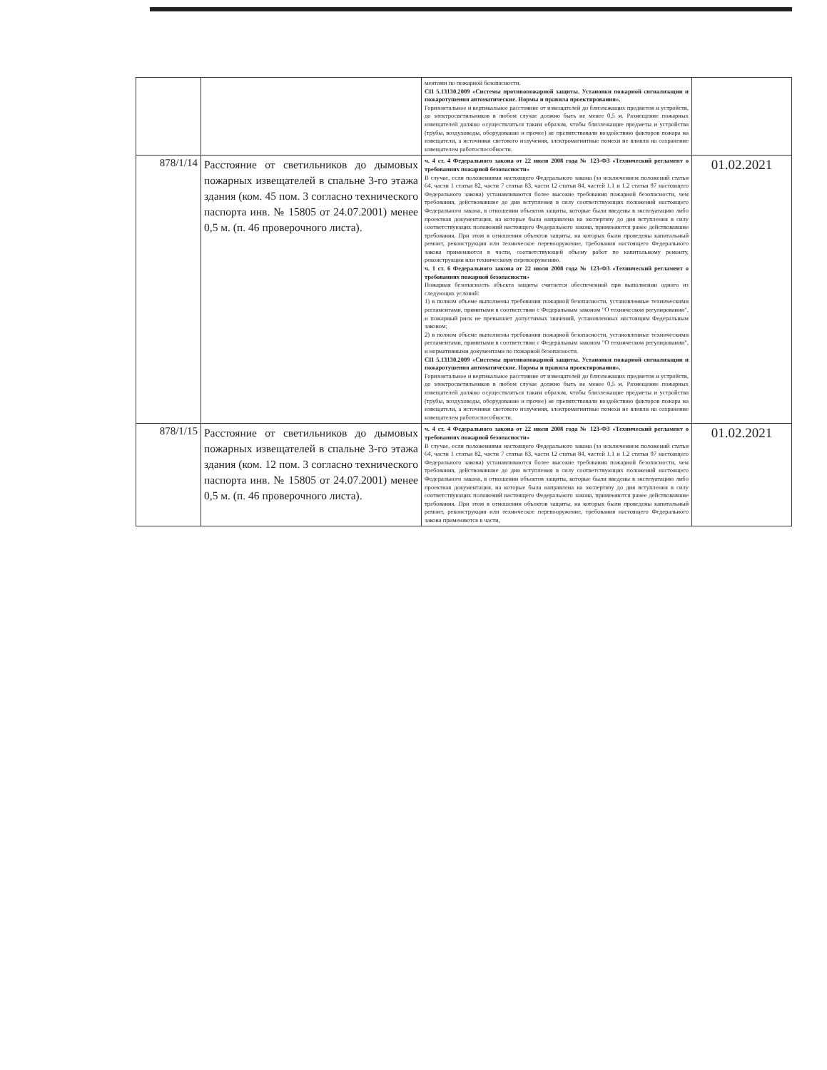| | | ментами по пожарной безопасности. СП 5.13130.2009 «Системы противопожарной защиты. Установки пожарной сигнализации и пожаротушения автоматические. Нормы и правила проектирования». Горизонтальное и вертикальное расстояние от извещателей до близлежащих предметов и устройств, до электросветильников в любом случае должно быть не менее 0,5 м. Размещение пожарных извещателей должно осуществляться таким образом, чтобы близлежащие предметы и устройства (трубы, воздуховоды, оборудование и прочее) не препятствовали воздействию факторов пожара на извещатели, а источники светового излучения, электромагнитные помехи не влияли на сохранение извещателем работоспособности. | |
| 878/1/14 | Расстояние от светильников до дымовых пожарных извещателей в спальне 3-го этажа здания (ком. 45 пом. 3 согласно технического паспорта инв. № 15805 от 24.07.2001) менее 0,5 м. (п. 46 проверочного листа). | ч. 4 ст. 4 Федерального закона от 22 июля 2008 года № 123-ФЗ «Технический регламент о требованиях пожарной безопасности» В случае, если положениями настоящего Федерального закона (за исключением положений статьи 64, части 1 статьи 82, части 7 статьи 83, части 12 статьи 84, частей 1.1 и 1.2 статьи 97 настоящего Федерального закона) устанавливаются более высокие требования пожарной безопасности, чем требования, действовавшие до дня вступления в силу соответствующих положений настоящего Федерального закона, в отношении объектов защиты, которые были введены в эксплуатацию либо проектная документация, на которые была направлена на экспертизу до дня вступления в силу соответствующих положений настоящего Федерального закона, применяются ранее действовавшие требования. При этом в отношении объектов защиты, на которых были проведены капитальный ремонт, реконструкция или техническое перевооружение, требования настоящего Федерального закона применяются в части, соответствующей объему работ по капитальному ремонту, реконструкции или техническому перевооружению. ч. 1 ст. 6 Федерального закона от 22 июля 2008 года № 123-ФЗ «Технический регламент о требованиях пожарной безопасности» Пожарная безопасность объекта защиты считается обеспеченной при выполнении одного из следующих условий: 1) в полном объеме выполнены требования пожарной безопасности, установленные техническими регламентами, принятыми в соответствии с Федеральным законом "О техническом регулировании", и пожарный риск не превышает допустимых значений, установленных настоящим Федеральным законом; 2) в полном объеме выполнены требования пожарной безопасности, установленные техническими регламентами, принятыми в соответствии с Федеральным законом "О техническом регулировании", и нормативными документами по пожарной безопасности. СП 5.13130.2009 «Системы противопожарной защиты. Установки пожарной сигнализации и пожаротушения автоматические. Нормы и правила проектирования». Горизонтальное и вертикальное расстояние от извещателей до близлежащих предметов и устройств, до электросветильников в любом случае должно быть не менее 0,5 м. Размещение пожарных извещателей должно осуществляться таким образом, чтобы близлежащие предметы и устройства (трубы, воздуховоды, оборудование и прочее) не препятствовали воздействию факторов пожара на извещатели, а источники светового излучения, электромагнитные помехи не влияли на сохранение извещателем работоспособности. | 01.02.2021 |
| 878/1/15 | Расстояние от светильников до дымовых пожарных извещателей в спальне 3-го этажа здания (ком. 12 пом. 3 согласно технического паспорта инв. № 15805 от 24.07.2001) менее 0,5 м. (п. 46 проверочного листа). | ч. 4 ст. 4 Федерального закона от 22 июля 2008 года № 123-ФЗ «Технический регламент о требованиях пожарной безопасности» В случае, если положениями настоящего Федерального закона (за исключением положений статьи 64, части 1 статьи 82, части 7 статьи 83, части 12 статьи 84, частей 1.1 и 1.2 статьи 97 настоящего Федерального закона) устанавливаются более высокие требования пожарной безопасности, чем требования, действовавшие до дня вступления в силу соответствующих положений настоящего Федерального закона, в отношении объектов защиты, которые были введены в эксплуатацию либо проектная документация, на которые была направлена на экспертизу до дня вступления в силу соответствующих положений настоящего Федерального закона, применяются ранее действовавшие требования. При этом в отношении объектов защиты, на которых были проведены капитальный ремонт, реконструкция или техническое перевооружение, требования настоящего Федерального закона применяются в части, | 01.02.2021 |